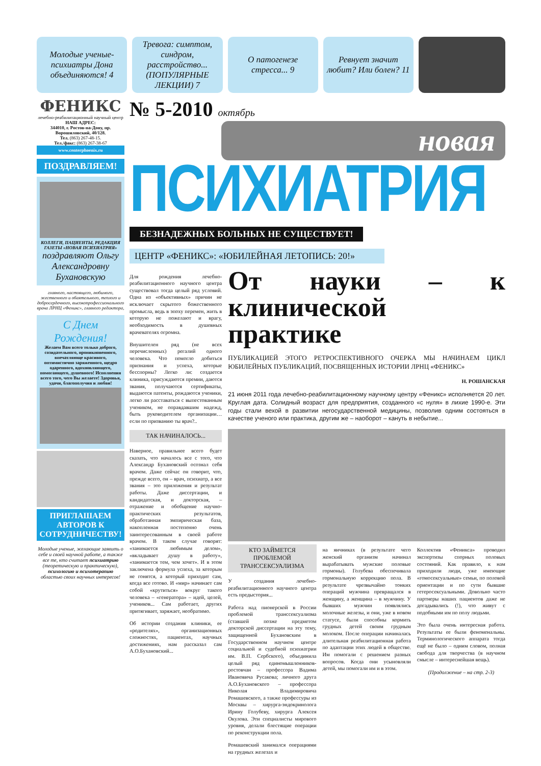Молодые ученые-психиатры Дона объединяются! 4
Тревога: симптом, синдром, расстройство... (ПОПУЛЯРНЫЕ ЛЕКЦИИ) 7
О патогенезе стресса... 9 Ревнует значит любит? Или болен? 11
ФЕНИКС
лечебно-реабилитационный научный центр
НАШ АДРЕС:
344010, г. Ростов-на-Дону, пр. Ворошиловский, 40/128.
Тел. (863) 267-48-15.
Тел./факс: (863) 267-38-67
www.centerphoenix.ru
ПОЗДРАВЛЯЕМ!
КОЛЛЕГИ, ПАЦИЕНТЫ, РЕДАКЦИЯ ГАЗЕТЫ «НОВАЯ ПСИХИАТРИЯ»
поздравляют Ольгу Александровну Бухановскую
главного, настоящего, любимого, жественного и обаятельного, теплого и добросердечного, высокопрофессионального врача ЛРНЦ «Феникс», главного редактора,
С Днем Рождения!
Желаем Вам всего только доброго, созидательного, проникновенного, впечатляюще красивого, оптимистично заряженного, щедро одаренного, вдохновляющего, помогающего, душевного! Исполнения всего того, чего Вы желаете! Здоровья, удачи, благополучия и любви!
ПРИГЛАШАЕМ АВТОРОВ К СОТРУДНИЧЕСТВУ!
Молодые ученые, желающие заявить о себе и своей научной работе, а также все те, кто считает психиатрию (теоретическую и практическую), психологию и психотерапию областью своих научных интересов!
№ 5-2010 октябрь
новая
ПСИХИАТРИЯ
БЕЗНАДЕЖНЫХ БОЛЬНЫХ НЕ СУЩЕСТВУЕТ!
ЦЕНТР «ФЕНИКС»: «ЮБИЛЕЙНАЯ ЛЕТОПИСЬ: 20!»
Для рождения лечебно-реабилитационного научного центра существовал тогда целый ряд условий. Одна из «объективных» причин не исключает скрытого божественного промысла, ведь в эпоху перемен, жить в которую не пожелают и врагу, необходимость в душевных врачевателях огромна.
Внушителен ряд (не всех перечисленных) регалий одного человека. Что помогло добиться признания и успеха, которые бесспорны? Легко ли: создается клиника, присуждаются премии, даются звания, получаются сертификаты, выдаются патенты, рождаются ученики, легко ли расставаться с выпестованным учеником, не оправдавшим надежд, быть руководителем организации… если по призванию ты врач?..
ТАК НАЧИНАЛОСЬ...
Наверное, правильнее всего будет сказать, что началось все с того, что Александр Бухановский осознал себя врачом. Даже сейчас он говорит, что, прежде всего, он – врач, психиатр, а все звания – это приложения и результат работы. Даже диссертации, и кандидатская, и докторская, – отражение и обобщение научно-практических результатов, обработанная эмпирическая база, накопленная постепенно очень заинтересованным в своей работе врачом. В таком случае говорят: «занимается любимым делом», «вкладывает душу в работу», «занимается тем, чем хочет». И в этом заключена формула успеха, за которым не гонятся, а который приходит сам, когда все готово. И «мир» начинает сам собой «крутиться» вокруг такого человека – «генератора» – идей, целей, учеников... Сам работает, других притягивает, заряжает, необратимо.
Об истории создания клиники, ее «родителях», организационных сложностях, пациентах, научных достижениях, нам рассказал сам А.О.Бухановский...
От науки – к клинической практике
ПУБЛИКАЦИЕЙ ЭТОГО РЕТРОСПЕКТИВНОГО ОЧЕРКА МЫ НАЧИНАЕМ ЦИКЛ ЮБИЛЕЙНЫХ ПУБЛИКАЦИЙ, ПОСВЯЩЕННЫХ ИСТОРИИ ЛРНЦ «ФЕНИКС»
Н. РОШАНСКАЯ
21 июня 2011 года лечебно-реабилитационному научному центру «Феникс» исполняется 20 лет. Круглая дата. Солидный возраст для предприятия, созданного «с нуля» в лихие 1990-е. Эти годы стали вехой в развитии негосударственной медицины, позволив одним состояться в качестве ученого или практика, другим же – наоборот – кануть в небытие...
КТО ЗАЙМЕТСЯ ПРОБЛЕМОЙ ТРАНССЕКСУАЛИЗМА
У создания лечебно-реабилитационного научного центра есть предыстория...
Работа над пионерской в России проблемой транссексуализма (ставшей позже предметом докторской диссертации на эту тему, защищенной Бухановским в Государственном научном центре социальной и судебной психиатрии им. В.П. Сербского), объединила целый ряд единомышленников-ростовчан – профессора Вадима Ивановича Русакова; личного друга А.О.Бухановского – профессора Николая Владимировича Ромашевского, а также профессуры из Москвы – хирурга-эндокринолога Ирину Голубеву, хирурга Алексея Окулова. Эти специалисты мирового уровня, делали блестящие операции по реконструкции пола.
Ромашевский занимался операциями на грудных железах и
на яичниках (в результате чего женский организм начинал вырабатывать мужские половые гормоны). Голубева обеспечивала гормональную коррекцию пола. В результате чрезвычайно тонких операций мужчина превращался в женщину, а женщина – в мужчину. У бывших мужчин появлялись молочные железы, и они, уже в новом статусе, были способны кормить грудных детей своим грудным молоком. После операции начиналась длительная реабилитационная работа по адаптации этих людей в обществе. Им помогали с решением разных вопросов. Когда они усыновляли детей, мы помогали им и в этом.
Коллектив «Феникса» проводил экспертизы спорных половых состояний. Как правило, к нам приходили люди, уже имеющие «гомосексуальные» семьи, по половой ориентации и по сути бывшие гетеросексуальными. Довольно часто партнеры наших пациентов даже не догадывались (!), что живут с подобными им по полу людьми.
Это была очень интересная работа. Результаты ее были феноменальны. Терминологического аппарата тогда ещё не было – одним словом, полная свобода для творчества (в научном смысле – интереснейшая вещь).
(Продолжение – на стр. 2-3)